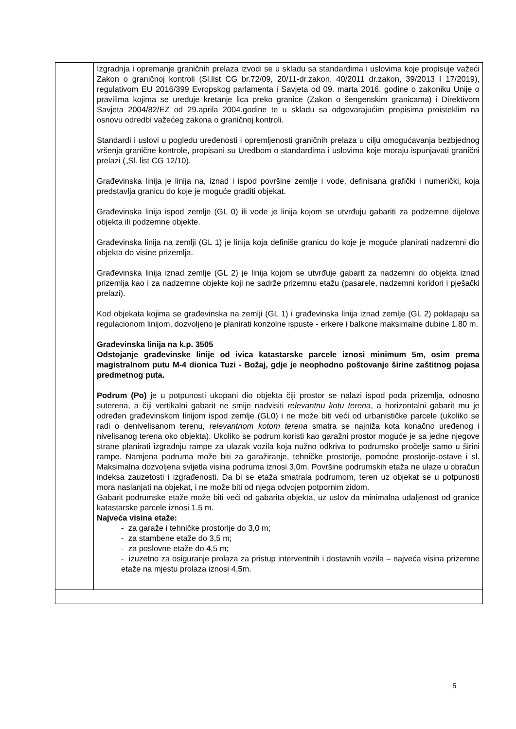| | Izgradnja i opremanje graničnih prelaza izvodi se u skladu sa standardima i uslovima koje propisuje važeći Zakon o graničnoj kontroli (Sl.list CG br.72/09, 20/11-dr.zakon, 40/2011 dr.zakon, 39/2013 I 17/2019), regulativom EU 2016/399 Evropskog parlamenta i Savjeta od 09. marta 2016. godine o zakoniku Unije o pravilima kojima se uređuje kretanje lica preko granice (Zakon o šengenskim granicama) i Direktivom Savjeta 2004/82/EZ od 29.aprila 2004.godine te u skladu sa odgovarajućim propisima proisteklim na osnovu odredbi važećeg zakona o graničnoj kontroli. Standardi i uslovi u pogledu uređenosti i opremljenosti graničnih prelaza u cilju omogućavanja bezbjednog vršenja granične kontrole, propisani su Uredbom o standardima i uslovima koje moraju ispunjavati granični prelazi („Sl. list CG 12/10). Građevinska linija je linija na, iznad i ispod površine zemlje i vode, definisana grafički i numerički, koja predstavlja granicu do koje je moguće graditi objekat. Građevinska linija ispod zemlje (GL 0) ili vode je linija kojom se utvrđuju gabariti za podzemne dijelove objekta ili podzemne objekte. Građevinska linija na zemlji (GL 1) je linija koja definiše granicu do koje je moguće planirati nadzemni dio objekta do visine prizemlja. Građevinska linija iznad zemlje (GL 2) je linija kojom se utvrđuje gabarit za nadzemni do objekta iznad prizemlja kao i za nadzemne objekte koji ne sadrže prizemnu etažu (pasarele, nadzemni koridori i pješački prelazi). Kod objekata kojima se građevinska na zemlji (GL 1) i građevinska linija iznad zemlje (GL 2) poklapaju sa regulacionom linijom, dozvoljeno je planirati konzolne ispuste - erkere i balkone maksimalne dubine 1.80 m. Građevinska linija na k.p. 3505 Odstojanje građevinske linije od ivica katastarske parcele iznosi minimum 5m, osim prema magistralnom putu M-4 dionica Tuzi - Božaj, gdje je neophodno poštovanje širine zaštitnog pojasa predmetnog puta. Podrum (Po) je u potpunosti ukopani dio objekta čiji prostor se nalazi ispod poda prizemlja, odnosno suterena, a čiji vertikalni gabarit ne smije nadvisiti relevantnu kotu terena , a horizontalni gabarit mu je određen građevinskom linijom ispod zemlje (GL0) i ne može biti veći od urbanističke parcele (ukoliko se radi o denivelisanom terenu, relevantnom kotom terena smatra se najniža kota konačno uređenog i nivelisanog terena oko objekta). Ukoliko se podrum koristi kao garažni prostor moguće je sa jedne njegove strane planirati izgradnju rampe za ulazak vozila koja nužno odkriva to podrumsko pročelje samo u širini rampe. Namjena podruma može biti za garažiranje, tehničke prostorije, pomoćne prostorije-ostave i sl. Maksimalna dozvoljena svijetla visina podruma iznosi 3,0m. Površine podrumskih etaža ne ulaze u obračun indeksa zauzetosti i izgrađenosti. Da bi se etaža smatrala podrumom, teren uz objekat se u potpunosti mora naslanjati na objekat, i ne može biti od njega odvojen potpornim zidom. Gabarit podrumske etaže može biti veći od gabarita objekta, uz uslov da minimalna udaljenost od granice katastarske parcele iznosi 1.5 m. Najveća visina etaže: - za garaže i tehničke prostorije do 3,0 m; - za stambene etaže do 3,5 m; - za poslovne etaže do 4,5 m; - izuzetno za osiguranje prolaza za pristup interventnih i dostavnih vozila – najveća visina prizemne etaže na mjestu prolaza iznosi 4,5m. |
5